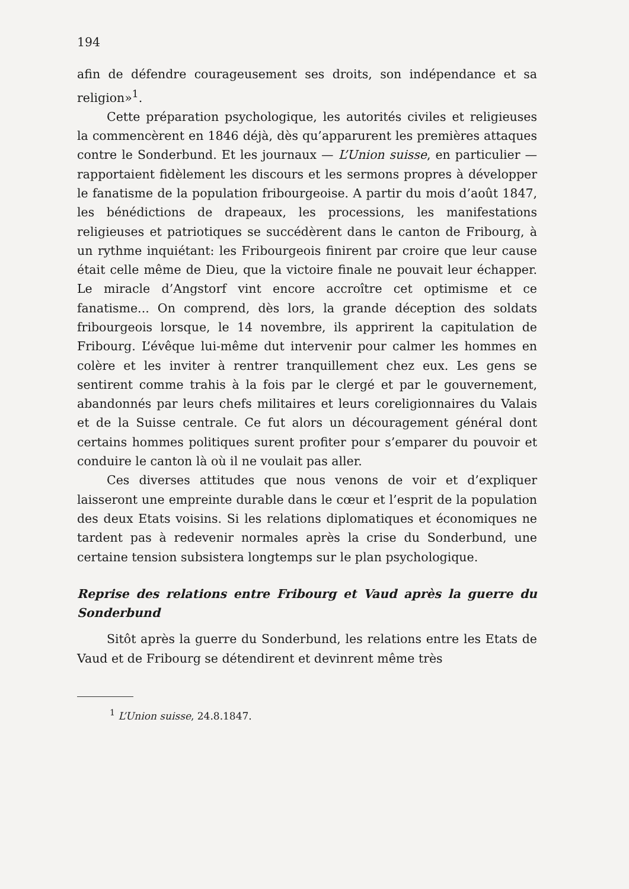194
afin de défendre courageusement ses droits, son indépendance et sa religion»<sup>1</sup>.
Cette préparation psychologique, les autorités civiles et religieuses la commencèrent en 1846 déjà, dès qu’apparurent les premières attaques contre le Sonderbund. Et les journaux — L’Union suisse, en particulier — rapportaient fidèlement les discours et les sermons propres à développer le fanatisme de la population fribourgeoise. A partir du mois d’août 1847, les bénédictions de drapeaux, les processions, les manifestations religieuses et patriotiques se succédèrent dans le canton de Fribourg, à un rythme inquiétant: les Fribourgeois finirent par croire que leur cause était celle même de Dieu, que la victoire finale ne pouvait leur échapper. Le miracle d’Angstorf vint encore accroître cet optimisme et ce fanatisme... On comprend, dès lors, la grande déception des soldats fribourgeois lorsque, le 14 novembre, ils apprirent la capitulation de Fribourg. L’évêque lui-même dut intervenir pour calmer les hommes en colère et les inviter à rentrer tranquillement chez eux. Les gens se sentirent comme trahis à la fois par le clergé et par le gouvernement, abandonnés par leurs chefs militaires et leurs coreligionnaires du Valais et de la Suisse centrale. Ce fut alors un découragement général dont certains hommes politiques surent profiter pour s’emparer du pouvoir et conduire le canton là où il ne voulait pas aller.
Ces diverses attitudes que nous venons de voir et d’expliquer laisseront une empreinte durable dans le cœur et l’esprit de la population des deux Etats voisins. Si les relations diplomatiques et économiques ne tardent pas à redevenir normales après la crise du Sonderbund, une certaine tension subsistera longtemps sur le plan psychologique.
Reprise des relations entre Fribourg et Vaud après la guerre du Sonderbund
Sitôt après la guerre du Sonderbund, les relations entre les Etats de Vaud et de Fribourg se détendirent et devinrent même très
<sup>1</sup> L’Union suisse, 24.8.1847.